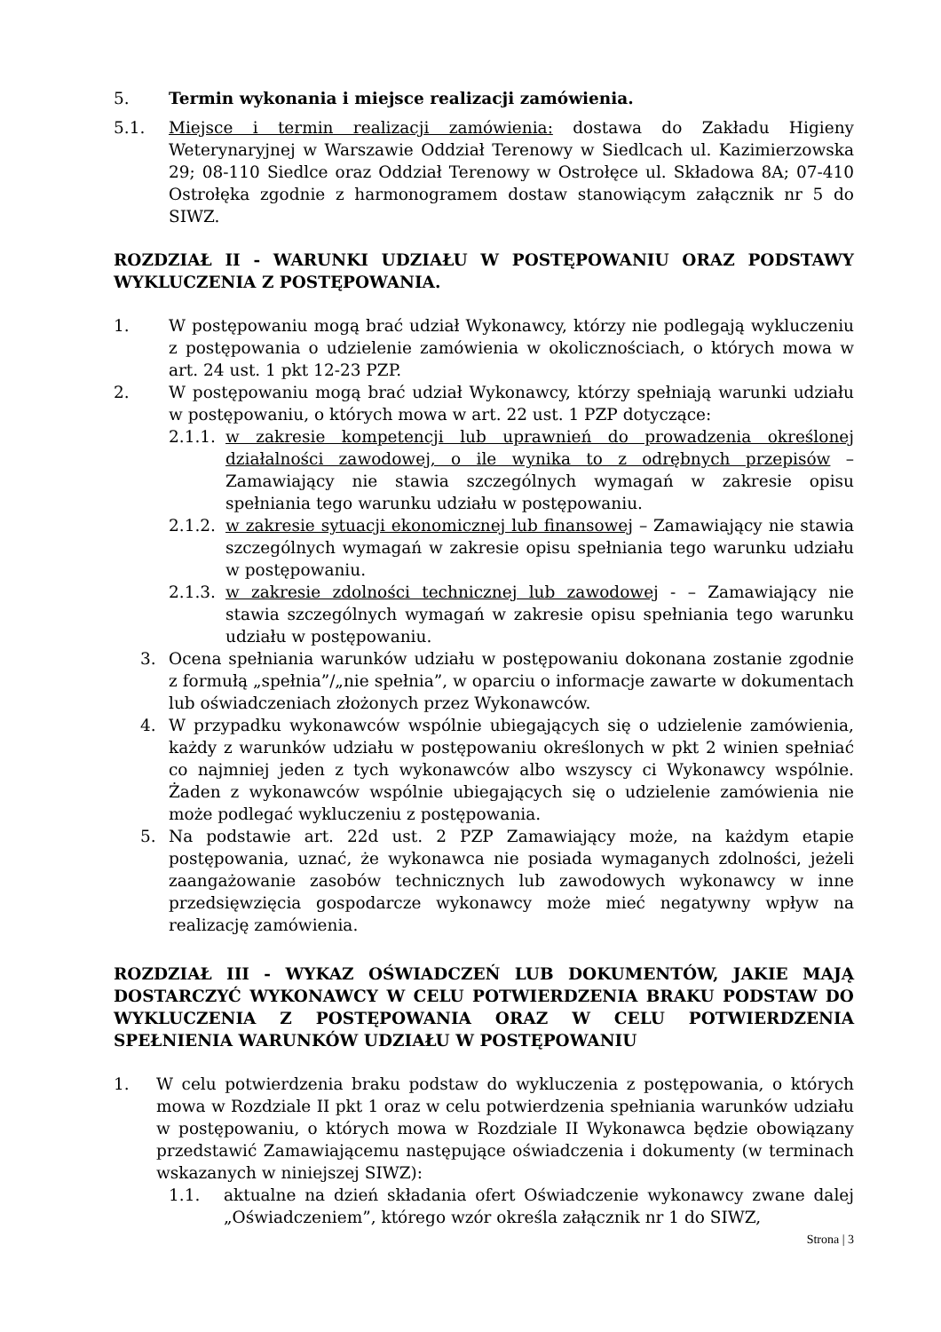5. Termin wykonania i miejsce realizacji zamówienia.
5.1. Miejsce i termin realizacji zamówienia: dostawa do Zakładu Higieny Weterynaryjnej w Warszawie Oddział Terenowy w Siedlcach ul. Kazimierzowska 29; 08-110 Siedlce oraz Oddział Terenowy w Ostrołęce ul. Składowa 8A; 07-410 Ostrołęka zgodnie z harmonogramem dostaw stanowiącym załącznik nr 5 do SIWZ.
ROZDZIAŁ II - WARUNKI UDZIAŁU W POSTĘPOWANIU ORAZ PODSTAWY WYKLUCZENIA Z POSTĘPOWANIA.
1. W postępowaniu mogą brać udział Wykonawcy, którzy nie podlegają wykluczeniu z postępowania o udzielenie zamówienia w okolicznościach, o których mowa w art. 24 ust. 1 pkt 12-23 PZP.
2. W postępowaniu mogą brać udział Wykonawcy, którzy spełniają warunki udziału w postępowaniu, o których mowa w art. 22 ust. 1 PZP dotyczące:
2.1.1. w zakresie kompetencji lub uprawnień do prowadzenia określonej działalności zawodowej, o ile wynika to z odrębnych przepisów – Zamawiający nie stawia szczególnych wymagań w zakresie opisu spełniania tego warunku udziału w postępowaniu.
2.1.2. w zakresie sytuacji ekonomicznej lub finansowej – Zamawiający nie stawia szczególnych wymagań w zakresie opisu spełniania tego warunku udziału w postępowaniu.
2.1.3. w zakresie zdolności technicznej lub zawodowej - – Zamawiający nie stawia szczególnych wymagań w zakresie opisu spełniania tego warunku udziału w postępowaniu.
3. Ocena spełniania warunków udziału w postępowaniu dokonana zostanie zgodnie z formułą „spełnia”/„nie spełnia”, w oparciu o informacje zawarte w dokumentach lub oświadczeniach złożonych przez Wykonawców.
4. W przypadku wykonawców wspólnie ubiegających się o udzielenie zamówienia, każdy z warunków udziału w postępowaniu określonych w pkt 2 winien spełniać co najmniej jeden z tych wykonawców albo wszyscy ci Wykonawcy wspólnie. Żaden z wykonawców wspólnie ubiegających się o udzielenie zamówienia nie może podlegać wykluczeniu z postępowania.
5. Na podstawie art. 22d ust. 2 PZP Zamawiający może, na każdym etapie postępowania, uznać, że wykonawca nie posiada wymaganych zdolności, jeżeli zaangażowanie zasobów technicznych lub zawodowych wykonawcy w inne przedsięwzięcia gospodarcze wykonawcy może mieć negatywny wpływ na realizację zamówienia.
ROZDZIAŁ III - WYKAZ OŚWIADCZEŃ LUB DOKUMENTÓW, JAKIE MAJĄ DOSTARCZYĆ WYKONAWCY W CELU POTWIERDZENIA BRAKU PODSTAW DO WYKLUCZENIA Z POSTĘPOWANIA ORAZ W CELU POTWIERDZENIA SPEŁNIENIA WARUNKÓW UDZIAŁU W POSTĘPOWANIU
1. W celu potwierdzenia braku podstaw do wykluczenia z postępowania, o których mowa w Rozdziale II pkt 1 oraz w celu potwierdzenia spełniania warunków udziału w postępowaniu, o których mowa w Rozdziale II Wykonawca będzie obowiązany przedstawić Zamawiającemu następujące oświadczenia i dokumenty (w terminach wskazanych w niniejszej SIWZ):
1.1. aktualne na dzień składania ofert Oświadczenie wykonawcy zwane dalej „Oświadczeniem”, którego wzór określa załącznik nr 1 do SIWZ,
Strona | 3